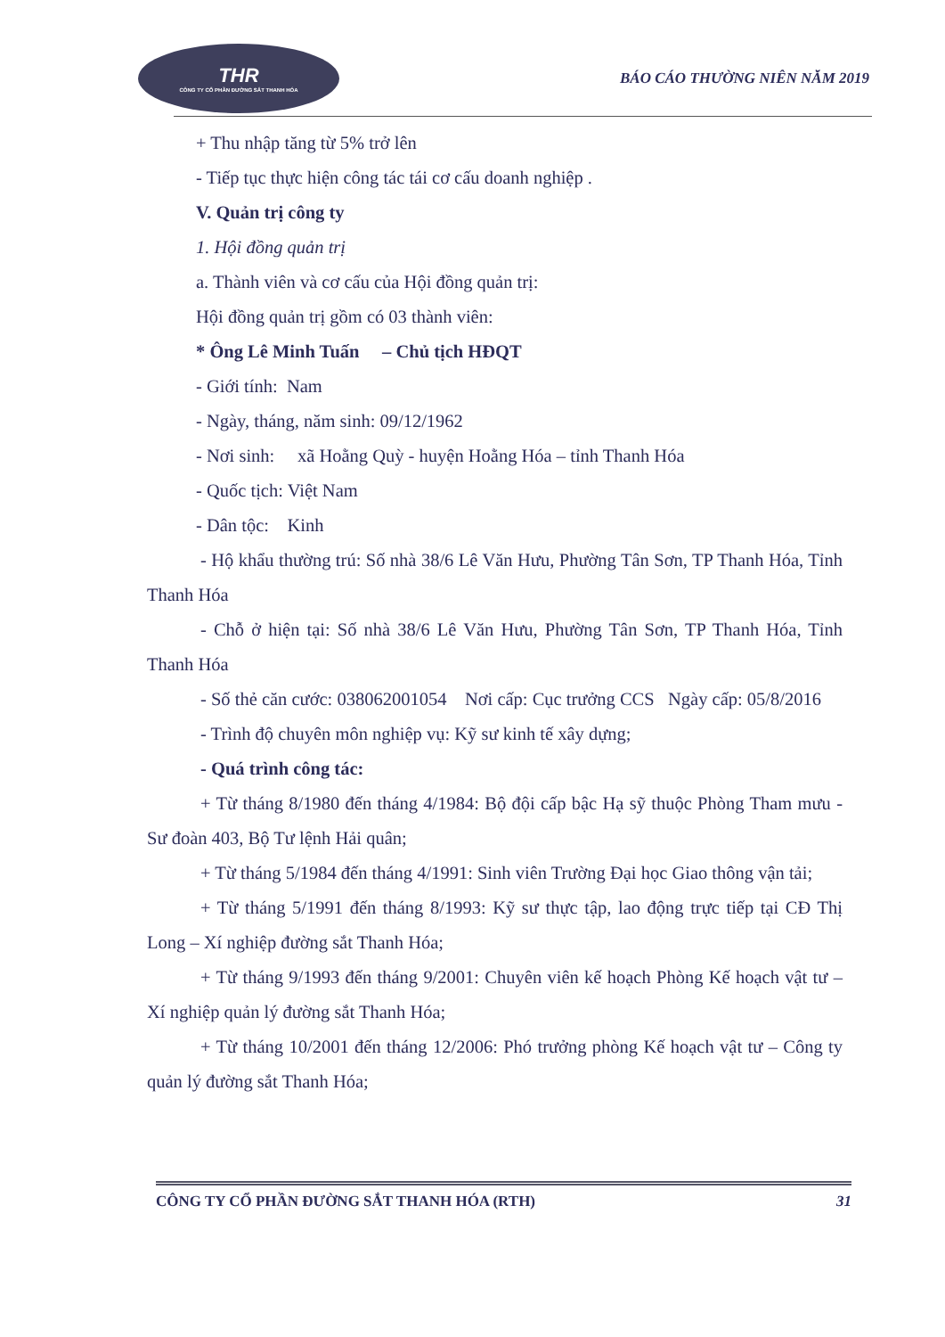THR
CÔNG TY CỔ PHẦN ĐƯỜNG SẮT THANH HÓA
BÁO CÁO THƯỜNG NIÊN NĂM 2019
+ Thu nhập tăng từ 5% trở lên
- Tiếp tục thực hiện công tác tái cơ cấu doanh nghiệp .
V. Quản trị công ty
1. Hội đồng quản trị
a. Thành viên và cơ cấu của Hội đồng quản trị:
Hội đồng quản trị gồm có 03 thành viên:
* Ông Lê Minh Tuấn – Chủ tịch HĐQT
- Giới tính: Nam
- Ngày, tháng, năm sinh: 09/12/1962
- Nơi sinh: xã Hoằng Quỳ - huyện Hoằng Hóa – tỉnh Thanh Hóa
- Quốc tịch: Việt Nam
- Dân tộc: Kinh
- Hộ khẩu thường trú: Số nhà 38/6 Lê Văn Hưu, Phường Tân Sơn, TP Thanh Hóa, Tỉnh Thanh Hóa
- Chỗ ở hiện tại: Số nhà 38/6 Lê Văn Hưu, Phường Tân Sơn, TP Thanh Hóa, Tỉnh Thanh Hóa
- Số thẻ căn cước: 038062001054 Nơi cấp: Cục trưởng CCS Ngày cấp: 05/8/2016
- Trình độ chuyên môn nghiệp vụ: Kỹ sư kinh tế xây dựng;
- Quá trình công tác:
+ Từ tháng 8/1980 đến tháng 4/1984: Bộ đội cấp bậc Hạ sỹ thuộc Phòng Tham mưu - Sư đoàn 403, Bộ Tư lệnh Hải quân;
+ Từ tháng 5/1984 đến tháng 4/1991: Sinh viên Trường Đại học Giao thông vận tải;
+ Từ tháng 5/1991 đến tháng 8/1993: Kỹ sư thực tập, lao động trực tiếp tại CĐ Thị Long – Xí nghiệp đường sắt Thanh Hóa;
+ Từ tháng 9/1993 đến tháng 9/2001: Chuyên viên kế hoạch Phòng Kế hoạch vật tư – Xí nghiệp quản lý đường sắt Thanh Hóa;
+ Từ tháng 10/2001 đến tháng 12/2006: Phó trưởng phòng Kế hoạch vật tư – Công ty quản lý đường sắt Thanh Hóa;
CÔNG TY CỔ PHẦN ĐƯỜNG SẮT THANH HÓA (RTH) 31